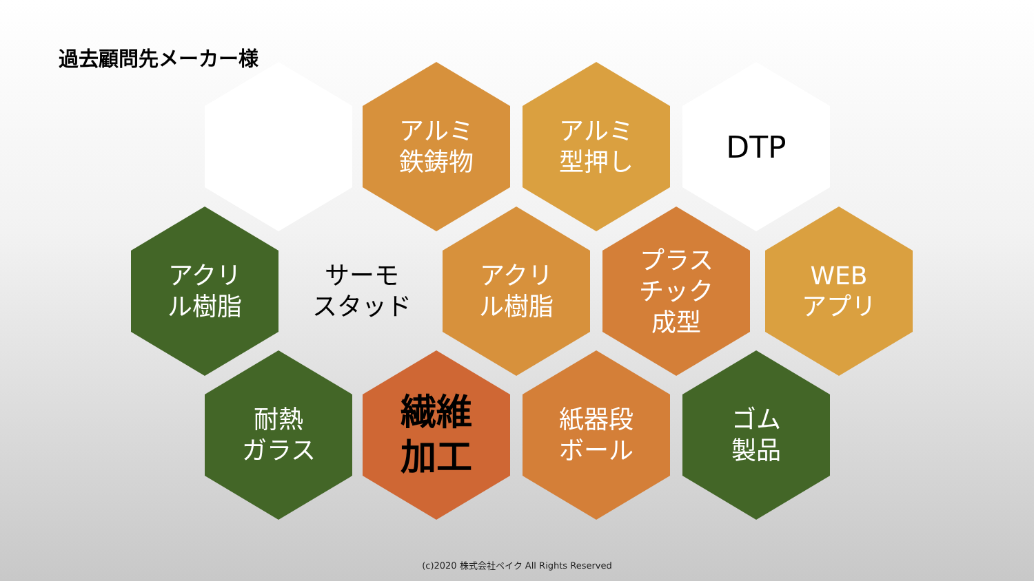過去顧問先メーカー様
アルミ
鉄鋳物
アルミ
型押し
DTP
アクリ
ル樹脂
サーモ
スタッド
アクリ
ル樹脂
プラス
チック
成型
WEB
アプリ
耐熱
ガラス
繊維
加工
紙器段
ボール
ゴム
製品
(c)2020 株式会社ペイク All Rights Reserved